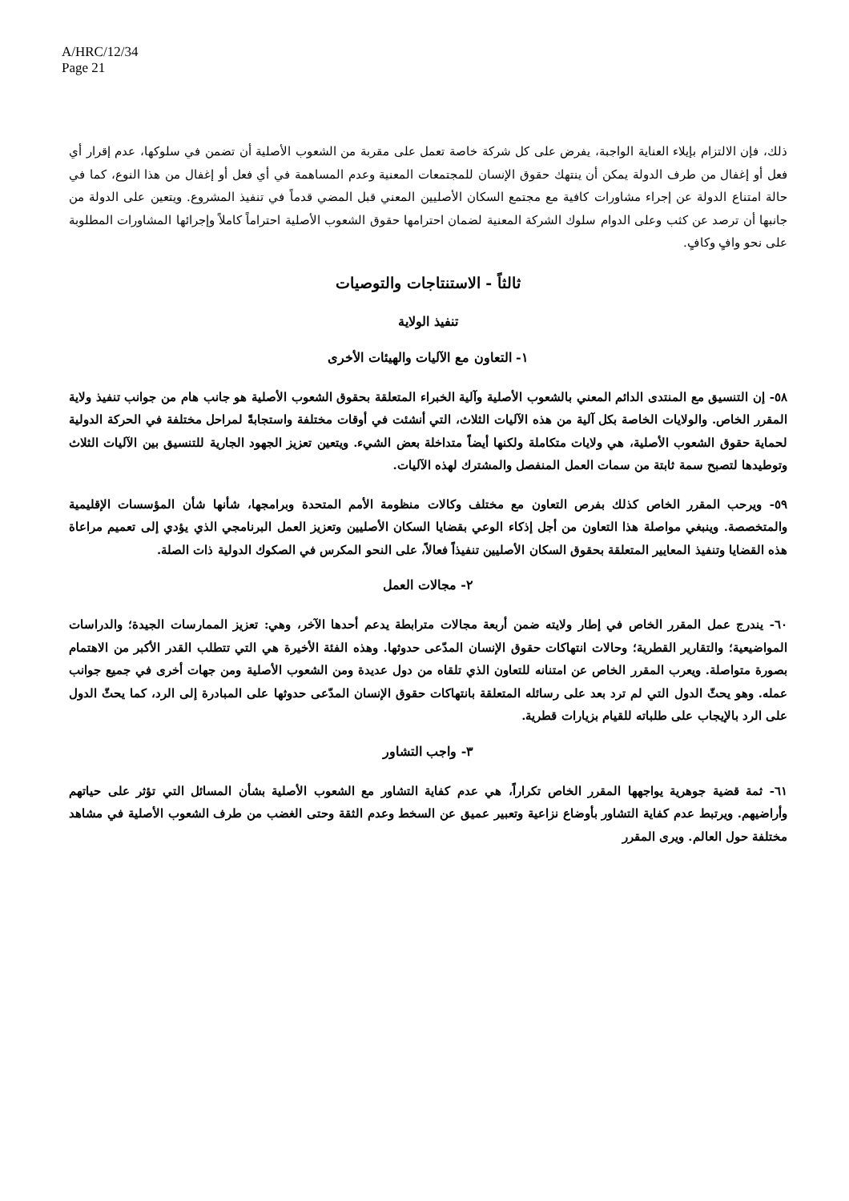A/HRC/12/34
Page 21
ذلك، فإن الالتزام بإيلاء العناية الواجبة، يفرض على كل شركة خاصة تعمل على مقربة من الشعوب الأصلية أن تضمن في سلوكها، عدم إقرار أي فعل أو إغفال من طرف الدولة يمكن أن ينتهك حقوق الإنسان للمجتمعات المعنية وعدم المساهمة في أي فعل أو إغفال من هذا النوع، كما في حالة امتناع الدولة عن إجراء مشاورات كافية مع مجتمع السكان الأصليين المعني قبل المضي قدماً في تنفيذ المشروع. ويتعين على الدولة من جانبها أن ترصد عن كثب وعلى الدوام سلوك الشركة المعنية لضمان احترامها حقوق الشعوب الأصلية احتراماً كاملاً وإجرائها المشاورات المطلوبة على نحو وافٍ وكافٍ.
ثالثاً - الاستنتاجات والتوصيات
تنفيذ الولاية
١- التعاون مع الآليات والهيئات الأخرى
٥٨- إن التنسيق مع المنتدى الدائم المعني بالشعوب الأصلية وآلية الخبراء المتعلقة بحقوق الشعوب الأصلية هو جانب هام من جوانب تنفيذ ولاية المقرر الخاص. والولايات الخاصة بكل آلية من هذه الآليات الثلاث، التي أنشئت في أوقات مختلفة واستجابةً لمراحل مختلفة في الحركة الدولية لحماية حقوق الشعوب الأصلية، هي ولايات متكاملة ولكنها أيضاً متداخلة بعض الشيء. ويتعين تعزيز الجهود الجارية للتنسيق بين الآليات الثلاث وتوطيدها لتصبح سمة ثابتة من سمات العمل المنفصل والمشترك لهذه الآليات.
٥٩- ويرحب المقرر الخاص كذلك بفرص التعاون مع مختلف وكالات منظومة الأمم المتحدة وبرامجها، شأنها شأن المؤسسات الإقليمية والمتخصصة. وينبغي مواصلة هذا التعاون من أجل إذكاء الوعي بقضايا السكان الأصليين وتعزيز العمل البرنامجي الذي يؤدي إلى تعميم مراعاة هذه القضايا وتنفيذ المعايير المتعلقة بحقوق السكان الأصليين تنفيذاً فعالاً، على النحو المكرس في الصكوك الدولية ذات الصلة.
٢- مجالات العمل
٦٠- يندرج عمل المقرر الخاص في إطار ولايته ضمن أربعة مجالات مترابطة يدعم أحدها الآخر، وهي: تعزيز الممارسات الجيدة؛ والدراسات المواضيعية؛ والتقارير القطرية؛ وحالات انتهاكات حقوق الإنسان المدّعى حدوثها. وهذه الفئة الأخيرة هي التي تتطلب القدر الأكبر من الاهتمام بصورة متواصلة. ويعرب المقرر الخاص عن امتنانه للتعاون الذي تلقاه من دول عديدة ومن الشعوب الأصلية ومن جهات أخرى في جميع جوانب عمله. وهو يحثّ الدول التي لم ترد بعد على رسائله المتعلقة بانتهاكات حقوق الإنسان المدّعى حدوثها على المبادرة إلى الرد، كما يحثّ الدول على الرد بالإيجاب على طلباته للقيام بزيارات قطرية.
٣- واجب التشاور
٦١- ثمة قضية جوهرية يواجهها المقرر الخاص تكراراً، هي عدم كفاية التشاور مع الشعوب الأصلية بشأن المسائل التي تؤثر على حياتهم وأراضيهم. ويرتبط عدم كفاية التشاور بأوضاع نزاعية وتعبير عميق عن السخط وعدم الثقة وحتى الغضب من طرف الشعوب الأصلية في مشاهد مختلفة حول العالم. ويرى المقرر